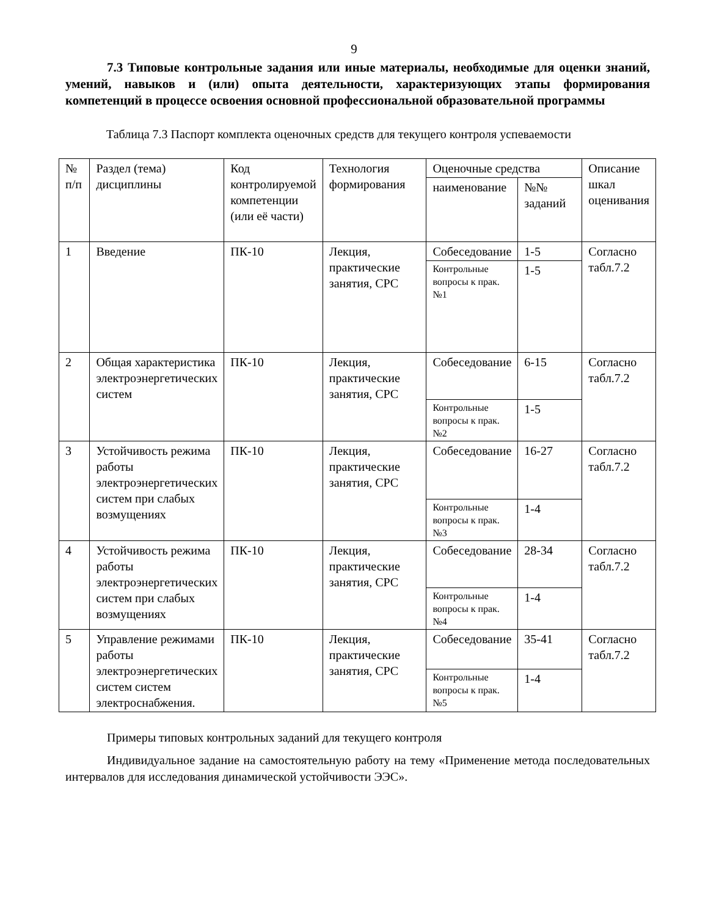9
7.3 Типовые контрольные задания или иные материалы, необходимые для оценки знаний, умений, навыков и (или) опыта деятельности, характеризующих этапы формирования компетенций в процессе освоения основной профессиональной образовательной программы
Таблица 7.3 Паспорт комплекта оценочных средств для текущего контроля успеваемости
| № п/п | Раздел (тема) дисциплины | Код контролируемой компетенции (или её части) | Технология формирования | Оценочные средства | | Описание шкал оценивания |
| --- | --- | --- | --- | --- | --- | --- |
| | | | | наименование | №№ заданий | |
| 1 | Введение | ПК-10 | Лекция, практические занятия, СРС | Собеседование | 1-5 | Согласно табл.7.2 |
| | | | | Контрольные вопросы к прак. №1 | 1-5 | |
| 2 | Общая характеристика электроэнергетических систем | ПК-10 | Лекция, практические занятия, СРС | Собеседование | 6-15 | Согласно табл.7.2 |
| | | | | Контрольные вопросы к прак. №2 | 1-5 | |
| 3 | Устойчивость режима работы электроэнергетических систем при слабых возмущениях | ПК-10 | Лекция, практические занятия, СРС | Собеседование | 16-27 | Согласно табл.7.2 |
| | | | | Контрольные вопросы к прак. №3 | 1-4 | |
| 4 | Устойчивость режима работы электроэнергетических систем при слабых возмущениях | ПК-10 | Лекция, практические занятия, СРС | Собеседование | 28-34 | Согласно табл.7.2 |
| | | | | Контрольные вопросы к прак. №4 | 1-4 | |
| 5 | Управление режимами работы электроэнергетических систем систем электроснабжения. | ПК-10 | Лекция, практические занятия, СРС | Собеседование | 35-41 | Согласно табл.7.2 |
| | | | | Контрольные вопросы к прак. №5 | 1-4 | |
Примеры типовых контрольных заданий для текущего контроля
Индивидуальное задание на самостоятельную работу на тему «Применение метода последовательных интервалов для исследования динамической устойчивости ЭЭС».